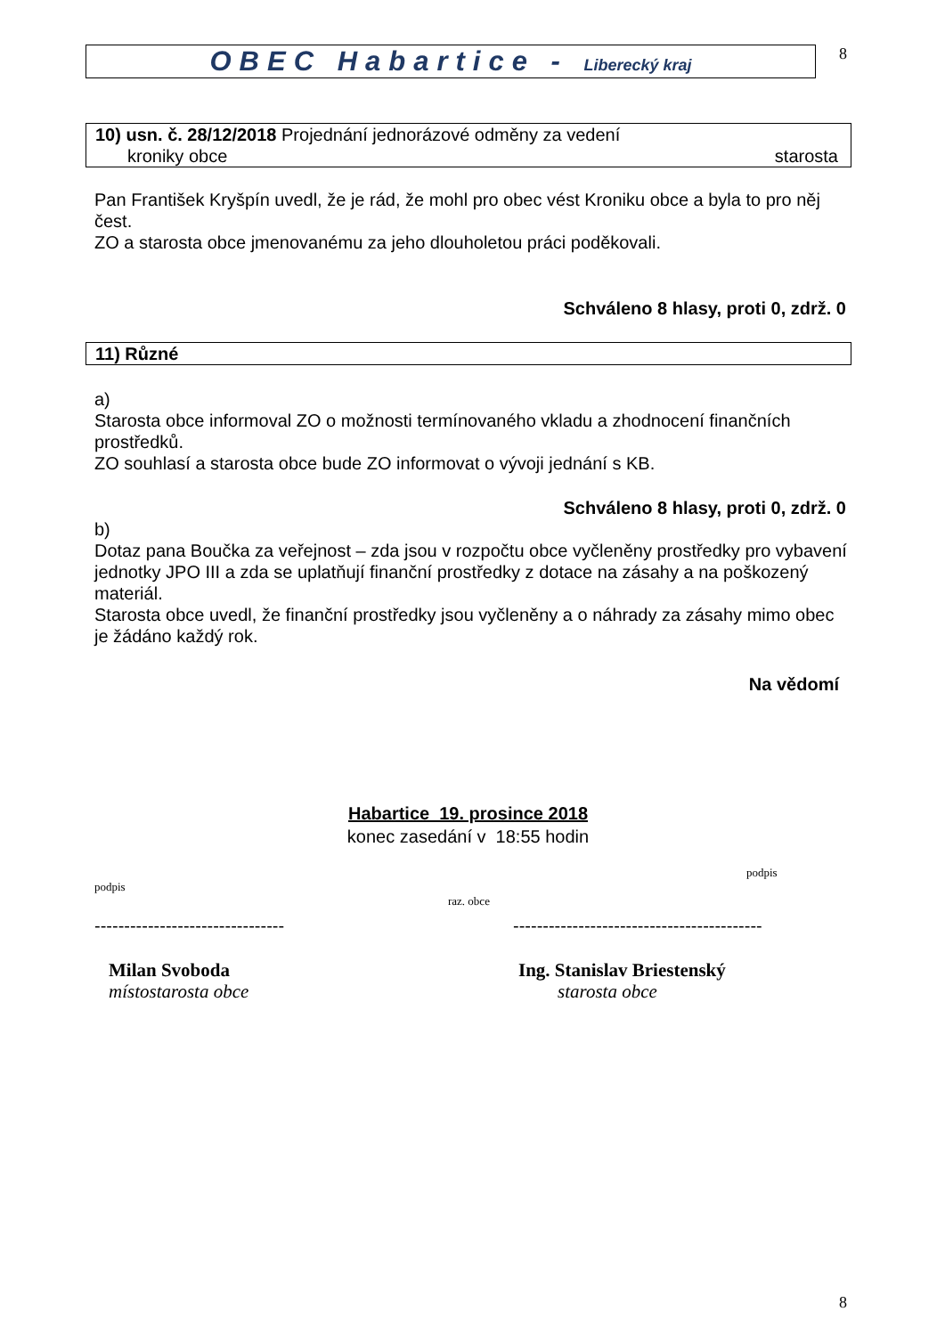OBEC Habartice - Liberecký kraj
8
10) usn. č. 28/12/2018 Projednání jednorázové odměny za vedení
kroniky obce starosta
Pan František Kryšpín uvedl, že je rád, že mohl pro obec vést Kroniku obce a byla to pro něj čest.
ZO a starosta obce jmenovanému za jeho dlouholetou práci poděkovali.
Schváleno 8 hlasy, proti 0, zdrž. 0
11) Různé
a)
Starosta obce informoval ZO o možnosti termínovaného vkladu a zhodnocení finančních prostředků.
ZO souhlasí a starosta obce bude ZO informovat o vývoji jednání s KB.
Schváleno 8 hlasy, proti 0, zdrž. 0
b)
Dotaz pana Boučka za veřejnost – zda jsou v rozpočtu obce vyčleněny prostředky pro vybavení jednotky JPO III a zda se uplatňují finanční prostředky z dotace na zásahy a na poškozený materiál.
Starosta obce uvedl, že finanční prostředky jsou vyčleněny a o náhrady za zásahy mimo obec je žádáno každý rok.
Na vědomí
Habartice 19. prosince 2018
konec zasedání v 18:55 hodin
podpis
podpis
raz. obce
-------------------------------- ------------------------------------------
Milan Svoboda
místostarosta obce
Ing. Stanislav Briestenský
starosta obce
8